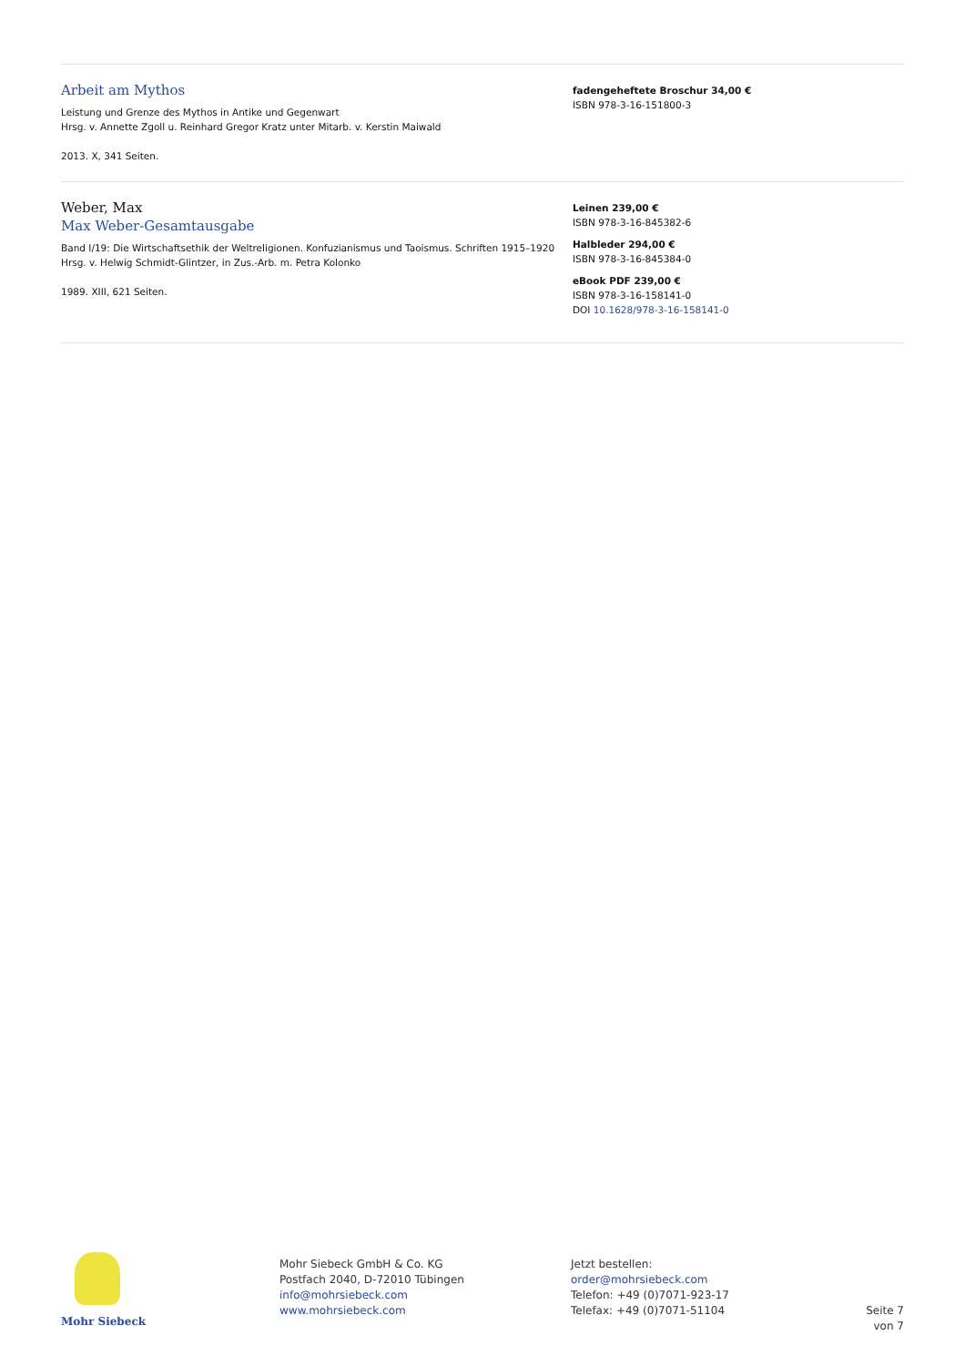Arbeit am Mythos
Leistung und Grenze des Mythos in Antike und Gegenwart
Hrsg. v. Annette Zgoll u. Reinhard Gregor Kratz unter Mitarb. v. Kerstin Maiwald
2013. X, 341 Seiten.
fadengeheftete Broschur 34,00 €
ISBN 978-3-16-151800-3
Weber, Max
Max Weber-Gesamtausgabe
Band I/19: Die Wirtschaftsethik der Weltreligionen. Konfuzianismus und Taoismus. Schriften 1915–1920
Hrsg. v. Helwig Schmidt-Glintzer, in Zus.-Arb. m. Petra Kolonko
1989. XIII, 621 Seiten.
Leinen 239,00 €
ISBN 978-3-16-845382-6
Halbleder 294,00 €
ISBN 978-3-16-845384-0
eBook PDF 239,00 €
ISBN 978-3-16-158141-0
DOI 10.1628/978-3-16-158141-0
Mohr Siebeck
Mohr Siebeck GmbH & Co. KG
Postfach 2040, D-72010 Tübingen
info@mohrsiebeck.com
www.mohrsiebeck.com
Jetzt bestellen:
order@mohrsiebeck.com
Telefon: +49 (0)7071-923-17
Telefax: +49 (0)7071-51104
Seite 7 von 7